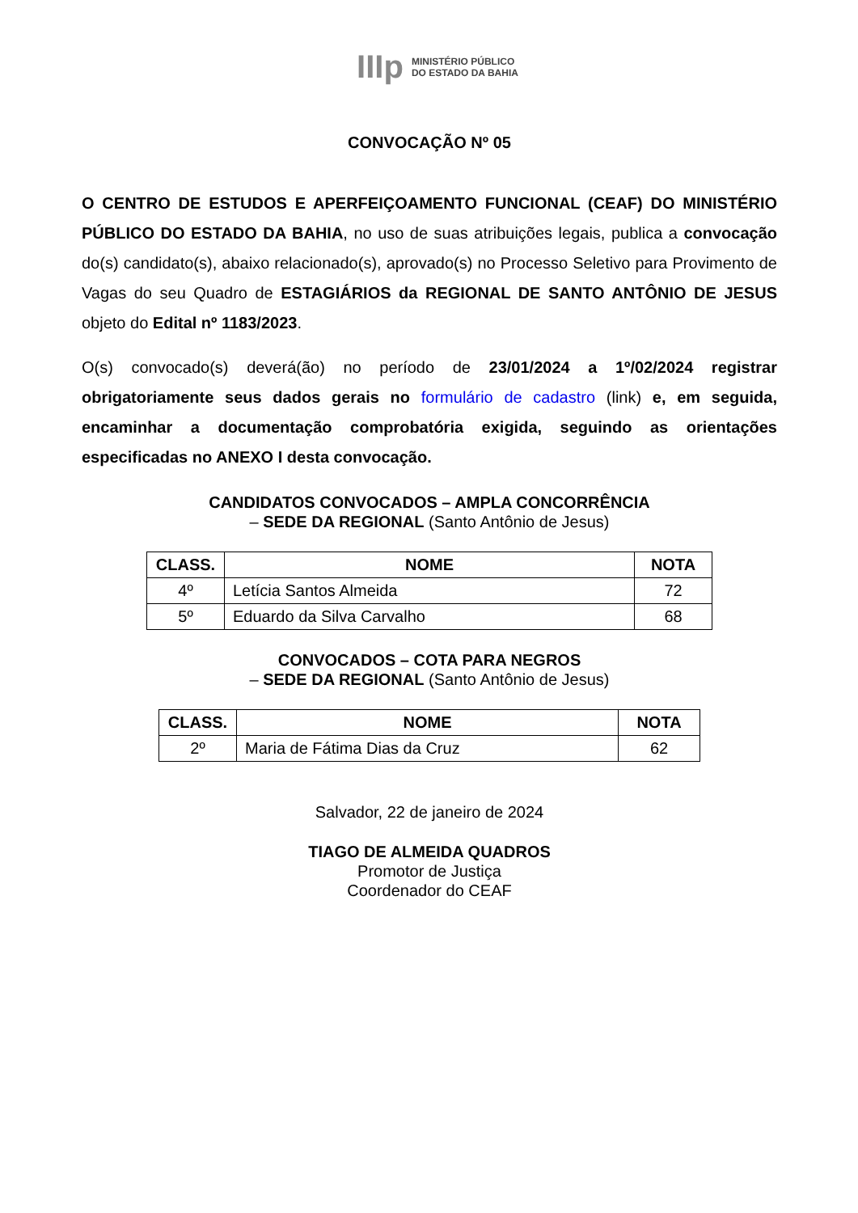IIIp MINISTÉRIO PÚBLICO
DO ESTADO DA BAHIA
CONVOCAÇÃO Nº 05
O CENTRO DE ESTUDOS E APERFEIÇOAMENTO FUNCIONAL (CEAF) DO MINISTÉRIO PÚBLICO DO ESTADO DA BAHIA, no uso de suas atribuições legais, publica a convocação do(s) candidato(s), abaixo relacionado(s), aprovado(s) no Processo Seletivo para Provimento de Vagas do seu Quadro de ESTAGIÁRIOS da REGIONAL DE SANTO ANTÔNIO DE JESUS objeto do Edital nº 1183/2023.
O(s) convocado(s) deverá(ão) no período de 23/01/2024 a 1º/02/2024 registrar obrigatoriamente seus dados gerais no formulário de cadastro (link) e, em seguida, encaminhar a documentação comprobatória exigida, seguindo as orientações especificadas no ANEXO I desta convocação.
CANDIDATOS CONVOCADOS – AMPLA CONCORRÊNCIA
– SEDE DA REGIONAL (Santo Antônio de Jesus)
| CLASS. | NOME | NOTA |
| --- | --- | --- |
| 4º | Letícia Santos Almeida | 72 |
| 5º | Eduardo da Silva Carvalho | 68 |
CONVOCADOS – COTA PARA NEGROS
– SEDE DA REGIONAL (Santo Antônio de Jesus)
| CLASS. | NOME | NOTA |
| --- | --- | --- |
| 2º | Maria de Fátima Dias da Cruz | 62 |
Salvador, 22 de janeiro de 2024
TIAGO DE ALMEIDA QUADROS
Promotor de Justiça
Coordenador do CEAF